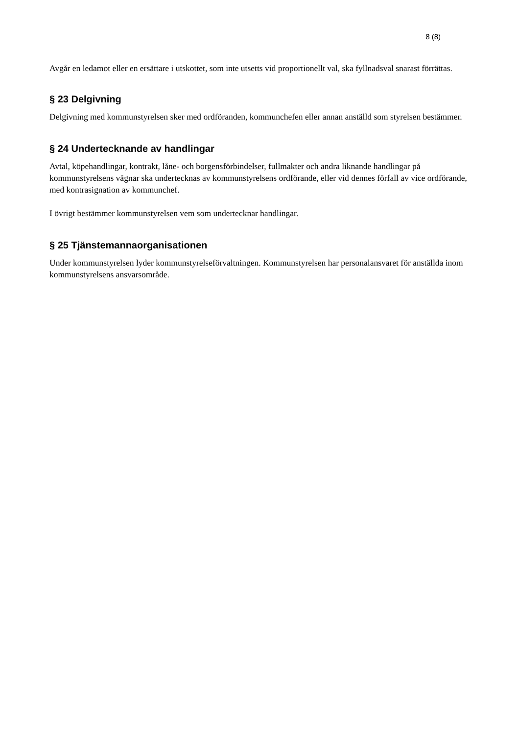8 (8)
Avgår en ledamot eller en ersättare i utskottet, som inte utsetts vid proportionellt val, ska fyllnadsval snarast förrättas.
§ 23 Delgivning
Delgivning med kommunstyrelsen sker med ordföranden, kommunchefen eller annan anställd som styrelsen bestämmer.
§ 24 Undertecknande av handlingar
Avtal, köpehandlingar, kontrakt, låne- och borgensförbindelser, fullmakter och andra liknande handlingar på kommunstyrelsens vägnar ska undertecknas av kommunstyrelsens ordförande, eller vid dennes förfall av vice ordförande, med kontrasignation av kommunchef.
I övrigt bestämmer kommunstyrelsen vem som undertecknar handlingar.
§ 25 Tjänstemannaorganisationen
Under kommunstyrelsen lyder kommunstyrelseförvaltningen. Kommunstyrelsen har personalansvaret för anställda inom kommunstyrelsens ansvarsområde.